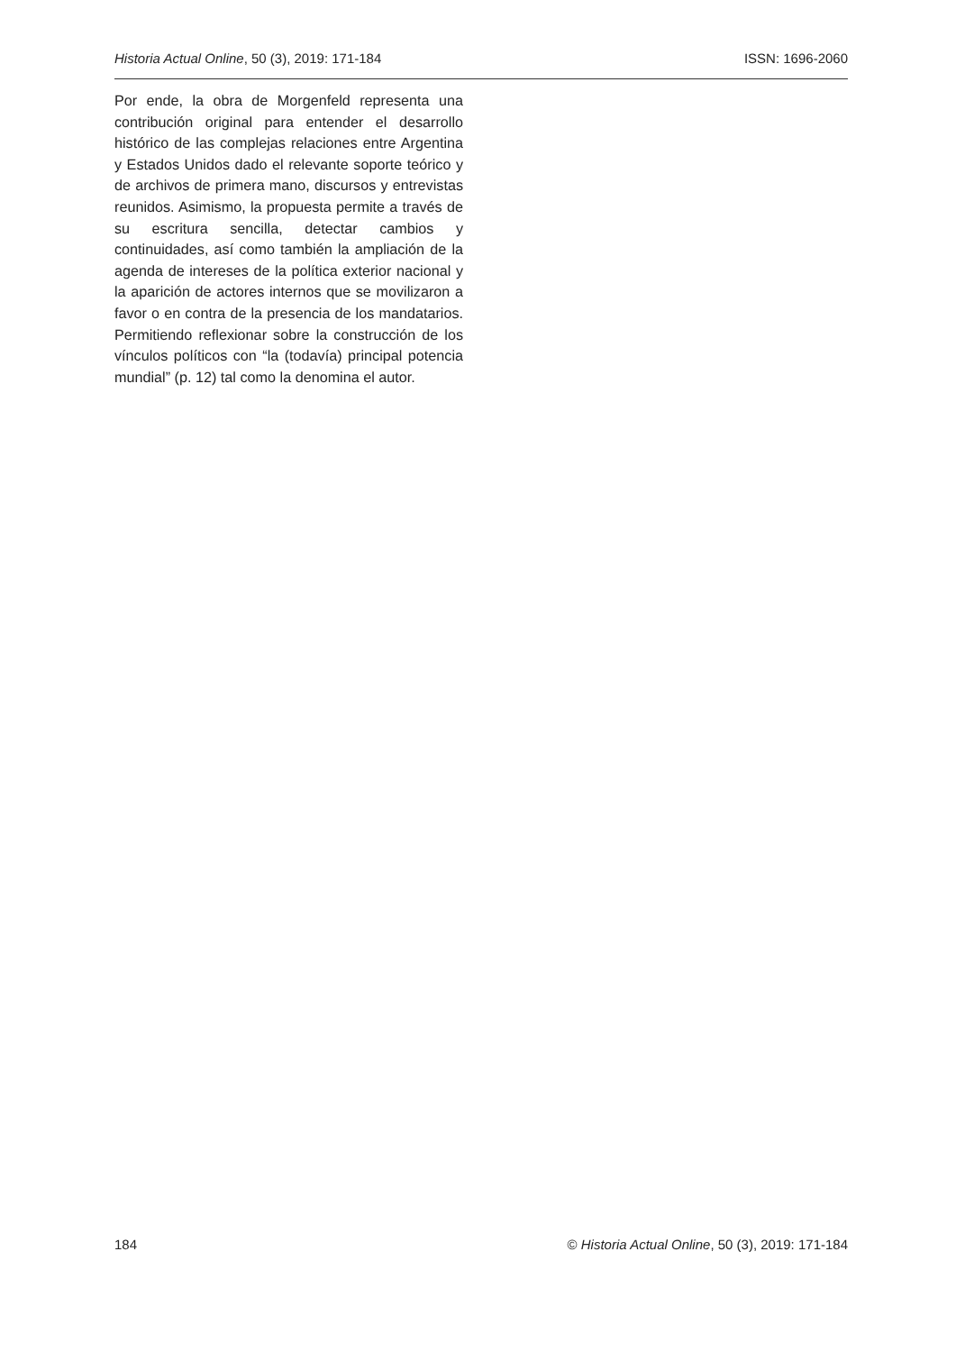Historia Actual Online, 50 (3), 2019: 171-184 ISSN: 1696-2060
Por ende, la obra de Morgenfeld representa una contribución original para entender el desarrollo histórico de las complejas relaciones entre Argentina y Estados Unidos dado el relevante soporte teórico y de archivos de primera mano, discursos y entrevistas reunidos. Asimismo, la propuesta permite a través de su escritura sencilla, detectar cambios y continuidades, así como también la ampliación de la agenda de intereses de la política exterior nacional y la aparición de actores internos que se movilizaron a favor o en contra de la presencia de los mandatarios. Permitiendo reflexionar sobre la construcción de los vínculos políticos con “la (todavía) principal potencia mundial” (p. 12) tal como la denomina el autor.
184 © Historia Actual Online, 50 (3), 2019: 171-184